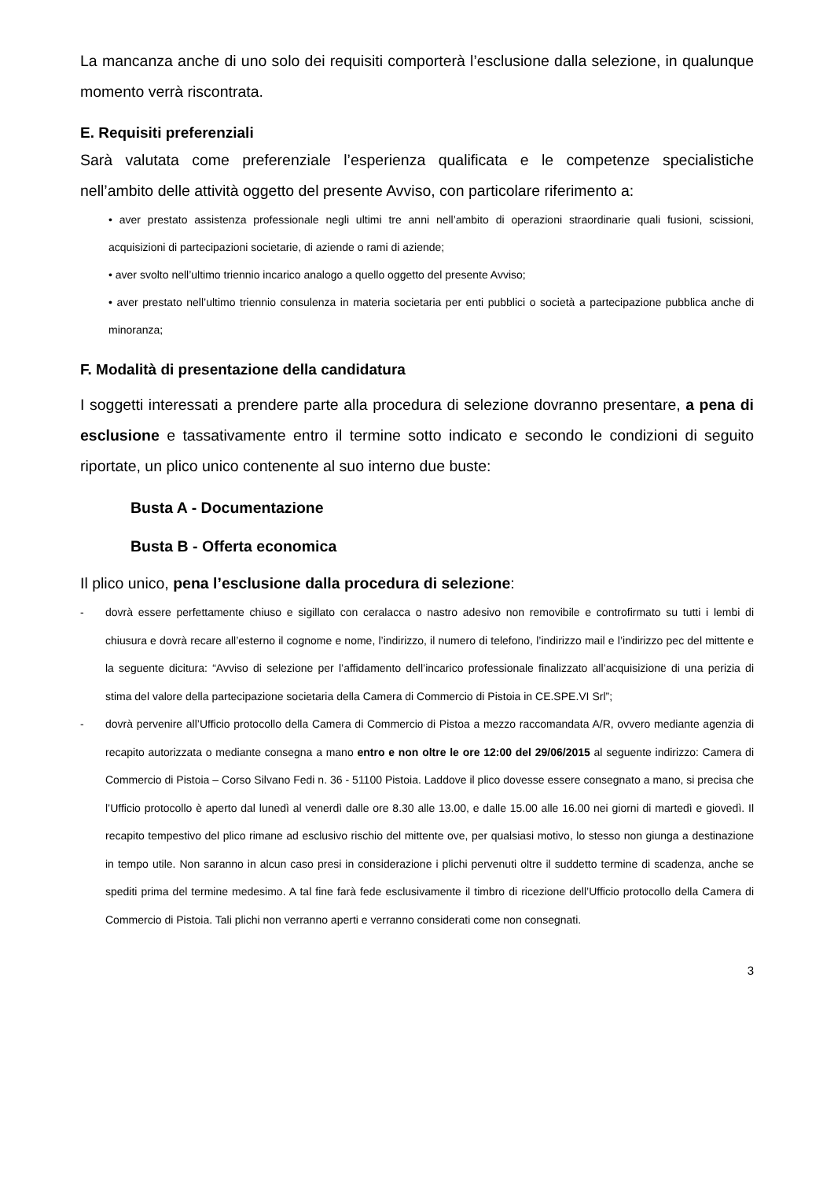La mancanza anche di uno solo dei requisiti comporterà l’esclusione dalla selezione, in qualunque momento verrà riscontrata.
E. Requisiti preferenziali
Sarà valutata come preferenziale l’esperienza qualificata e le competenze specialistiche nell’ambito delle attività oggetto del presente Avviso, con particolare riferimento a:
• aver prestato assistenza professionale negli ultimi tre anni nell’ambito di operazioni straordinarie quali fusioni, scissioni, acquisizioni di partecipazioni societarie, di aziende o rami di aziende;
• aver svolto nell’ultimo triennio incarico analogo a quello oggetto del presente Avviso;
• aver prestato nell’ultimo triennio consulenza in materia societaria per enti pubblici o società a partecipazione pubblica anche di minoranza;
F. Modalità di presentazione della candidatura
I soggetti interessati a prendere parte alla procedura di selezione dovranno presentare, a pena di esclusione e tassativamente entro il termine sotto indicato e secondo le condizioni di seguito riportate, un plico unico contenente al suo interno due buste:
Busta A - Documentazione
Busta B - Offerta economica
Il plico unico, pena l’esclusione dalla procedura di selezione:
- dovrà essere perfettamente chiuso e sigillato con ceralacca o nastro adesivo non removibile e controfirmato su tutti i lembi di chiusura e dovrà recare all’esterno il cognome e nome, l’indirizzo, il numero di telefono, l’indirizzo mail e l’indirizzo pec del mittente e la seguente dicitura: “Avviso di selezione per l’affidamento dell’incarico professionale finalizzato all’acquisizione di una perizia di stima del valore della partecipazione societaria della Camera di Commercio di Pistoia in CE.SPE.VI Srl”;
- dovrà pervenire all’Ufficio protocollo della Camera di Commercio di Pistoa a mezzo raccomandata A/R, ovvero mediante agenzia di recapito autorizzata o mediante consegna a mano entro e non oltre le ore 12:00 del 29/06/2015 al seguente indirizzo: Camera di Commercio di Pistoia – Corso Silvano Fedi n. 36 - 51100 Pistoia. Laddove il plico dovesse essere consegnato a mano, si precisa che l’Ufficio protocollo è aperto dal lunedì al venerdì dalle ore 8.30 alle 13.00, e dalle 15.00 alle 16.00 nei giorni di martedì e giovedì. Il recapito tempestivo del plico rimane ad esclusivo rischio del mittente ove, per qualsiasi motivo, lo stesso non giunga a destinazione in tempo utile. Non saranno in alcun caso presi in considerazione i plichi pervenuti oltre il suddetto termine di scadenza, anche se spediti prima del termine medesimo. A tal fine farà fede esclusivamente il timbro di ricezione dell’Ufficio protocollo della Camera di Commercio di Pistoia. Tali plichi non verranno aperti e verranno considerati come non consegnati.
3